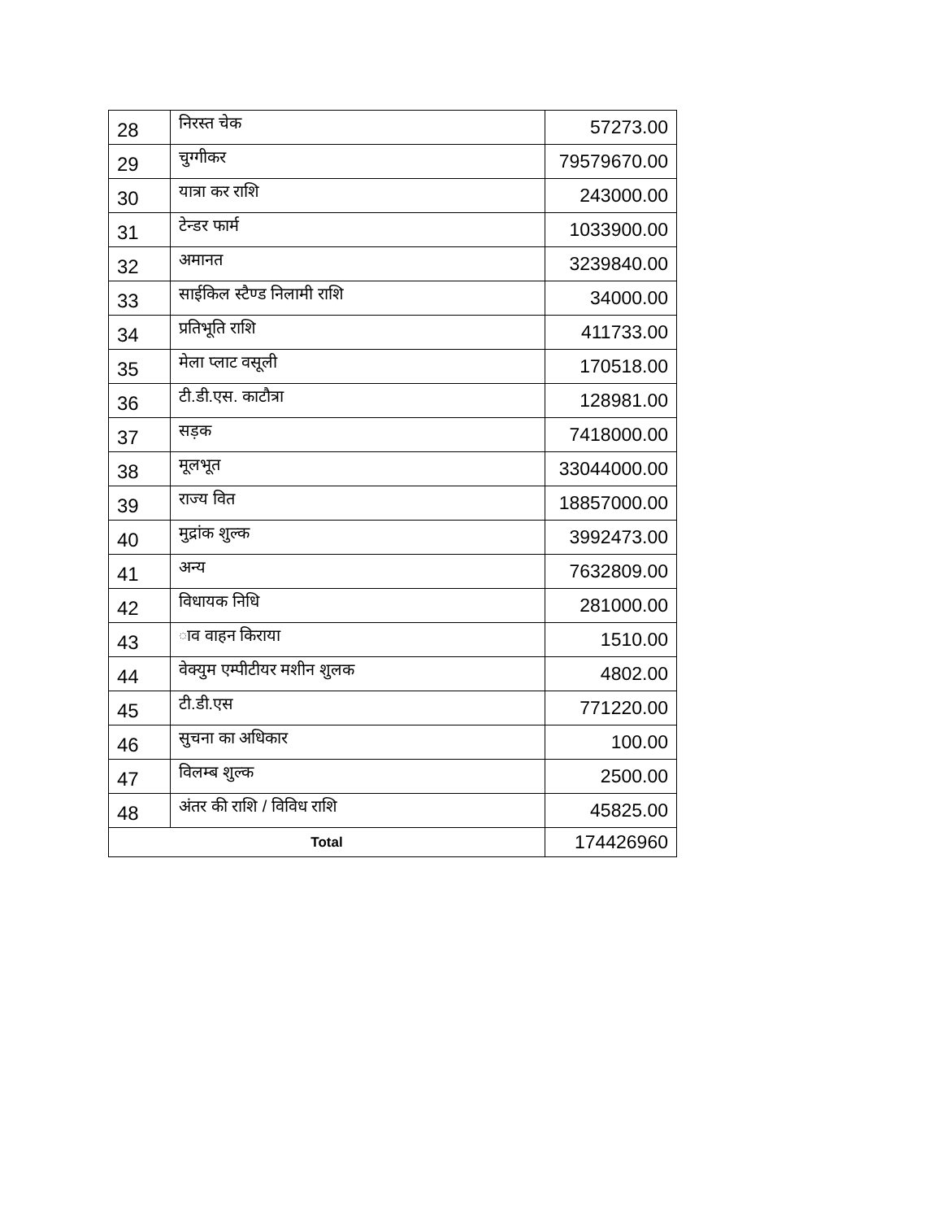| 28 | निरस्त चेक | 57273.00 |
| 29 | चुग्गीकर | 79579670.00 |
| 30 | यात्रा कर राशि | 243000.00 |
| 31 | टेन्डर फार्म | 1033900.00 |
| 32 | अमानत | 3239840.00 |
| 33 | साईकिल स्टैण्ड निलामी राशि | 34000.00 |
| 34 | प्रतिभूति राशि | 411733.00 |
| 35 | मेला प्लाट वसूली | 170518.00 |
| 36 | टी.डी.एस. काटौत्रा | 128981.00 |
| 37 | सड़क | 7418000.00 |
| 38 | मूलभूत | 33044000.00 |
| 39 | राज्य वित | 18857000.00 |
| 40 | मुद्रांक शुल्क | 3992473.00 |
| 41 | अन्य | 7632809.00 |
| 42 | विधायक निधि | 281000.00 |
| 43 | ाव वाहन किराया | 1510.00 |
| 44 | वेक्युम एम्पीटीयर मशीन शुलक | 4802.00 |
| 45 | टी.डी.एस | 771220.00 |
| 46 | सुचना का अधिकार | 100.00 |
| 47 | विलम्ब शुल्क | 2500.00 |
| 48 | अंतर की राशि / विविध राशि | 45825.00 |
| Total | | 174426960 |